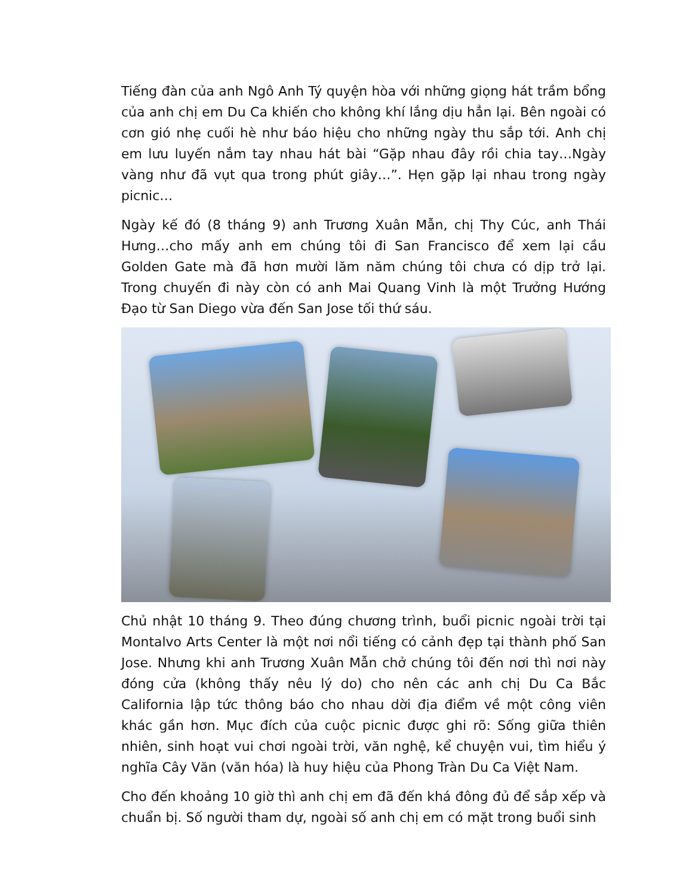Tiếng đàn của anh Ngô Anh Tý quyện hòa với những giọng hát trầm bổng của anh chị em Du Ca khiến cho không khí lắng dịu hẳn lại. Bên ngoài có cơn gió nhẹ cuối hè như báo hiệu cho những ngày thu sắp tới. Anh chị em lưu luyến nắm tay nhau hát bài “Gặp nhau đây rồi chia tay…Ngày vàng như đã vụt qua trong phút giây…”. Hẹn gặp lại nhau trong ngày picnic…
Ngày kế đó (8 tháng 9) anh Trương Xuân Mẫn, chị Thy Cúc, anh Thái Hưng…cho mấy anh em chúng tôi đi San Francisco để xem lại cầu Golden Gate mà đã hơn mười lăm năm chúng tôi chưa có dịp trở lại. Trong chuyến đi này còn có anh Mai Quang Vinh là một Trưởng Hướng Đạo từ San Diego vừa đến San Jose tối thứ sáu.
Chủ nhật 10 tháng 9. Theo đúng chương trình, buổi picnic ngoài trời tại Montalvo Arts Center là một nơi nổi tiếng có cảnh đẹp tại thành phố San Jose. Nhưng khi anh Trương Xuân Mẫn chở chúng tôi đến nơi thì nơi này đóng cửa (không thấy nêu lý do) cho nên các anh chị Du Ca Bắc California lập tức thông báo cho nhau dời địa điểm về một công viên khác gần hơn. Mục đích của cuộc picnic được ghi rõ: Sống giữa thiên nhiên, sinh hoạt vui chơi ngoài trời, văn nghệ, kể chuyện vui, tìm hiểu ý nghĩa Cây Văn (văn hóa) là huy hiệu của Phong Tràn Du Ca Việt Nam.
Cho đến khoảng 10 giờ thì anh chị em đã đến khá đông đủ để sắp xếp và chuẩn bị. Số người tham dự, ngoài số anh chị em có mặt trong buổi sinh